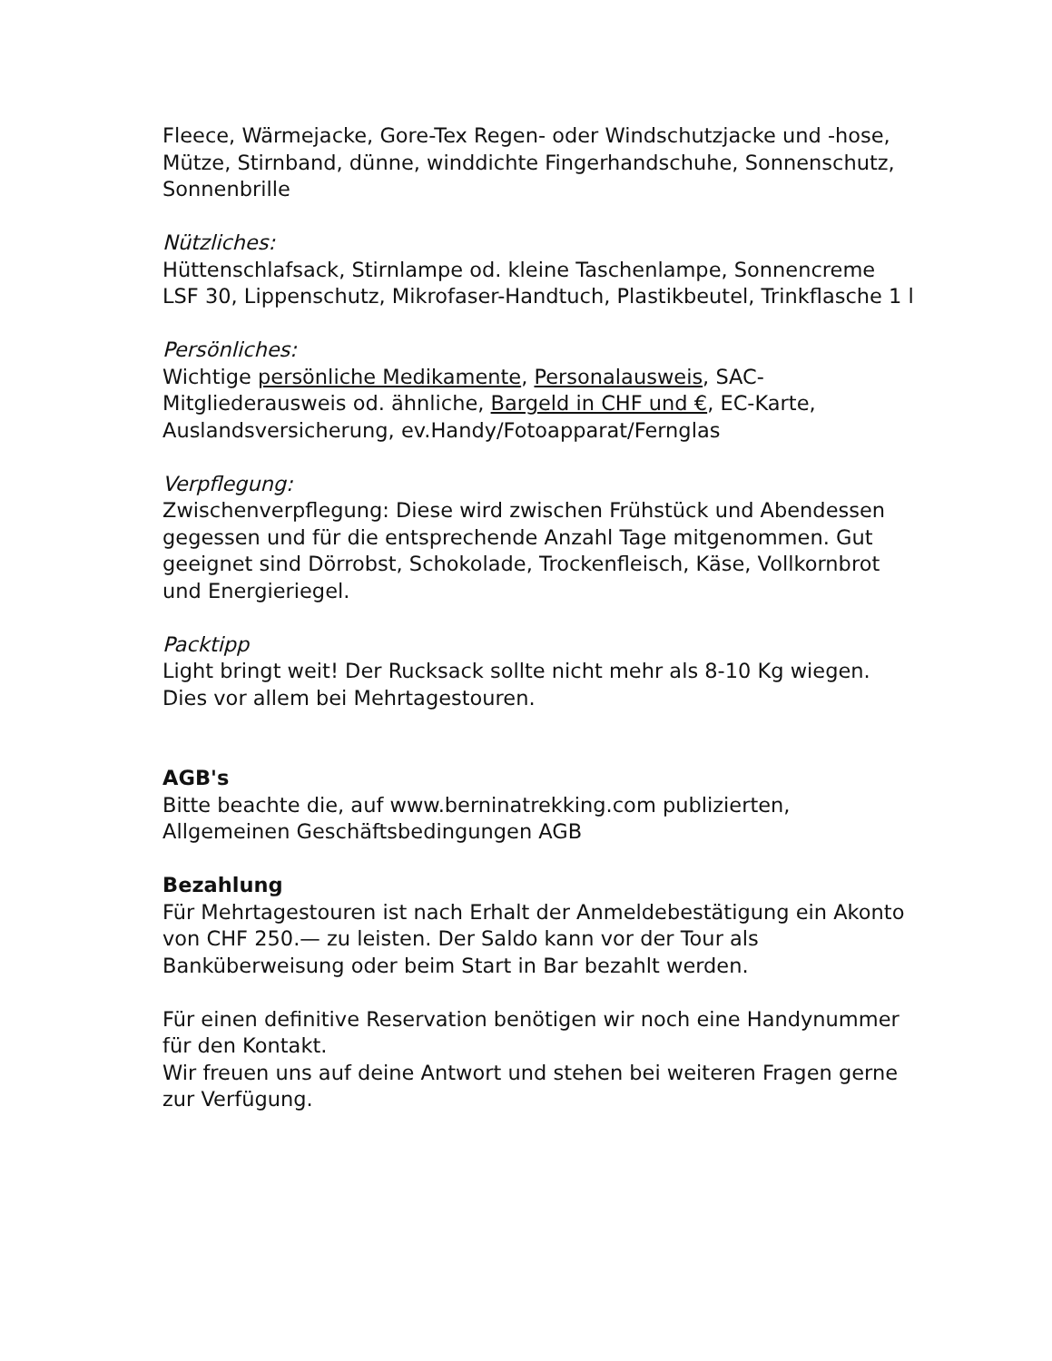Fleece, Wärmejacke, Gore-Tex Regen- oder Windschutzjacke und -hose, Mütze, Stirnband, dünne, winddichte Fingerhandschuhe, Sonnenschutz, Sonnenbrille
Nützliches:
Hüttenschlafsack, Stirnlampe od. kleine Taschenlampe, Sonnencreme LSF 30, Lippenschutz, Mikrofaser-Handtuch, Plastikbeutel, Trinkflasche 1 l
Persönliches:
Wichtige persönliche Medikamente, Personalausweis, SAC-Mitgliederausweis od. ähnliche, Bargeld in CHF und €, EC-Karte, Auslandsversicherung, ev.Handy/Fotoapparat/Fernglas
Verpflegung:
Zwischenverpflegung: Diese wird zwischen Frühstück und Abendessen gegessen und für die entsprechende Anzahl Tage mitgenommen. Gut geeignet sind Dörrobst, Schokolade, Trockenfleisch, Käse, Vollkornbrot und Energieriegel.
Packtipp
Light bringt weit! Der Rucksack sollte nicht mehr als 8-10 Kg wiegen. Dies vor allem bei Mehrtagestouren.
AGB's
Bitte beachte die, auf www.berninatrekking.com publizierten, Allgemeinen Geschäftsbedingungen AGB
Bezahlung
Für Mehrtagestouren ist nach Erhalt der Anmeldebestätigung ein Akonto von CHF 250.— zu leisten. Der Saldo kann vor der Tour als Banküberweisung oder beim Start in Bar bezahlt werden.
Für einen definitive Reservation benötigen wir noch eine Handynummer für den Kontakt.
Wir freuen uns auf deine Antwort und stehen bei weiteren Fragen gerne zur Verfügung.